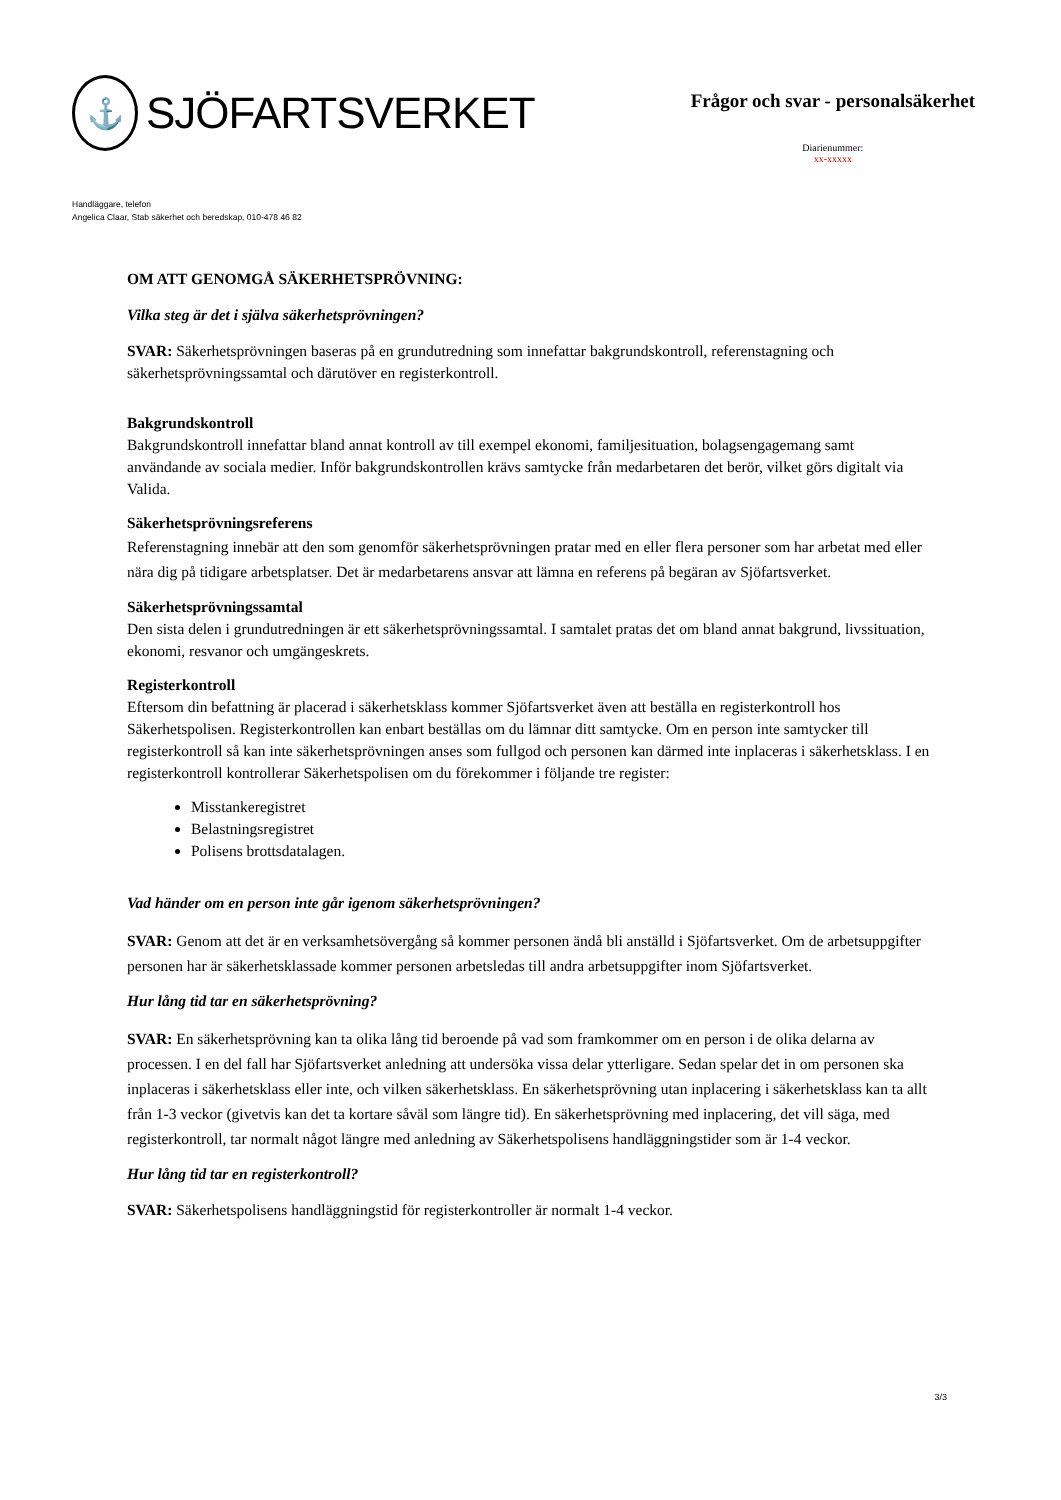⚓
SJÖFARTSVERKET
Frågor och svar - personalsäkerhet
Diarienummer:
xx-xxxxx
Handläggare, telefon
Angelica Claar, Stab säkerhet och beredskap, 010-478 46 82
OM ATT GENOMGÅ SÄKERHETSPRÖVNING:
Vilka steg är det i själva säkerhetsprövningen?
SVAR: Säkerhetsprövningen baseras på en grundutredning som innefattar bakgrundskontroll, referenstagning och säkerhetsprövningssamtal och därutöver en registerkontroll.
Bakgrundskontroll
Bakgrundskontroll innefattar bland annat kontroll av till exempel ekonomi, familjesituation, bolagsengagemang samt användande av sociala medier. Inför bakgrundskontrollen krävs samtycke från medarbetaren det berör, vilket görs digitalt via Valida.
Säkerhetsprövningsreferens
Referenstagning innebär att den som genomför säkerhetsprövningen pratar med en eller flera personer som har arbetat med eller nära dig på tidigare arbetsplatser. Det är medarbetarens ansvar att lämna en referens på begäran av Sjöfartsverket.
Säkerhetsprövningssamtal
Den sista delen i grundutredningen är ett säkerhetsprövningssamtal. I samtalet pratas det om bland annat bakgrund, livssituation, ekonomi, resvanor och umgängeskrets.
Registerkontroll
Eftersom din befattning är placerad i säkerhetsklass kommer Sjöfartsverket även att beställa en registerkontroll hos Säkerhetspolisen. Registerkontrollen kan enbart beställas om du lämnar ditt samtycke. Om en person inte samtycker till registerkontroll så kan inte säkerhetsprövningen anses som fullgod och personen kan därmed inte inplaceras i säkerhetsklass. I en registerkontroll kontrollerar Säkerhetspolisen om du förekommer i följande tre register:
Misstankeregistret
Belastningsregistret
Polisens brottsdatalagen.
Vad händer om en person inte går igenom säkerhetsprövningen?
SVAR: Genom att det är en verksamhetsövergång så kommer personen ändå bli anställd i Sjöfartsverket. Om de arbetsuppgifter personen har är säkerhetsklassade kommer personen arbetsledas till andra arbetsuppgifter inom Sjöfartsverket.
Hur lång tid tar en säkerhetsprövning?
SVAR: En säkerhetsprövning kan ta olika lång tid beroende på vad som framkommer om en person i de olika delarna av processen. I en del fall har Sjöfartsverket anledning att undersöka vissa delar ytterligare. Sedan spelar det in om personen ska inplaceras i säkerhetsklass eller inte, och vilken säkerhetsklass. En säkerhetsprövning utan inplacering i säkerhetsklass kan ta allt från 1-3 veckor (givetvis kan det ta kortare såväl som längre tid). En säkerhetsprövning med inplacering, det vill säga, med registerkontroll, tar normalt något längre med anledning av Säkerhetspolisens handläggningstider som är 1-4 veckor.
Hur lång tid tar en registerkontroll?
SVAR: Säkerhetspolisens handläggningstid för registerkontroller är normalt 1-4 veckor.
3/3